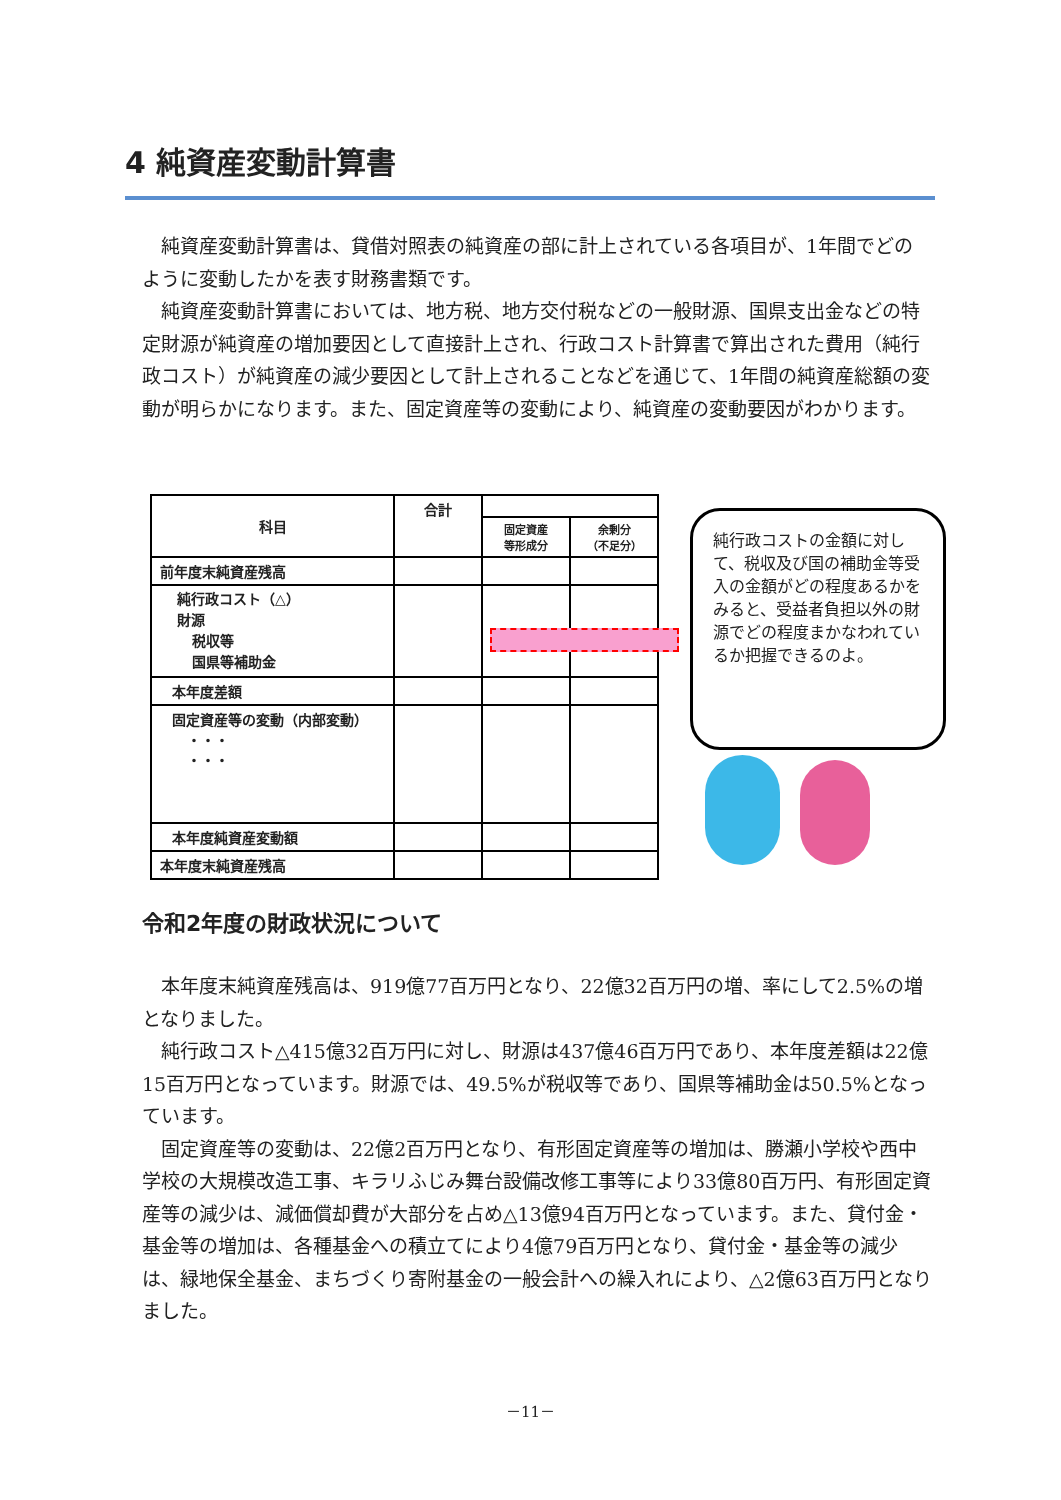4 純資産変動計算書
純資産変動計算書は、貸借対照表の純資産の部に計上されている各項目が、1年間でどのように変動したかを表す財務書類です。
純資産変動計算書においては、地方税、地方交付税などの一般財源、国県支出金などの特定財源が純資産の増加要因として直接計上され、行政コスト計算書で算出された費用（純行政コスト）が純資産の減少要因として計上されることなどを通じて、1年間の純資産総額の変動が明らかになります。また、固定資産等の変動により、純資産の変動要因がわかります。
| 科目 | 合計 | | |
| --- | --- | --- | --- |
| | | 固定資産 等形成分 | 余剰分 （不足分） |
| 前年度末純資産残高 | | | |
| 純行政コスト（△） 財源 税収等 国県等補助金 | | | |
| 本年度差額 | | | |
| 固定資産等の変動（内部変動） ・・・ ・・・ | | | |
| 本年度純資産変動額 | | | |
| 本年度末純資産残高 | | | |
純行政コストの金額に対して、税収及び国の補助金等受入の金額がどの程度あるかをみると、受益者負担以外の財源でどの程度まかなわれているか把握できるのよ。
令和2年度の財政状況について
本年度末純資産残高は、919億77百万円となり、22億32百万円の増、率にして2.5%の増となりました。
純行政コスト△415億32百万円に対し、財源は437億46百万円であり、本年度差額は22億15百万円となっています。財源では、49.5%が税収等であり、国県等補助金は50.5%となっています。
固定資産等の変動は、22億2百万円となり、有形固定資産等の増加は、勝瀬小学校や西中学校の大規模改造工事、キラリふじみ舞台設備改修工事等により33億80百万円、有形固定資産等の減少は、減価償却費が大部分を占め△13億94百万円となっています。また、貸付金・基金等の増加は、各種基金への積立てにより4億79百万円となり、貸付金・基金等の減少は、緑地保全基金、まちづくり寄附基金の一般会計への繰入れにより、△2億63百万円となりました。
－11－